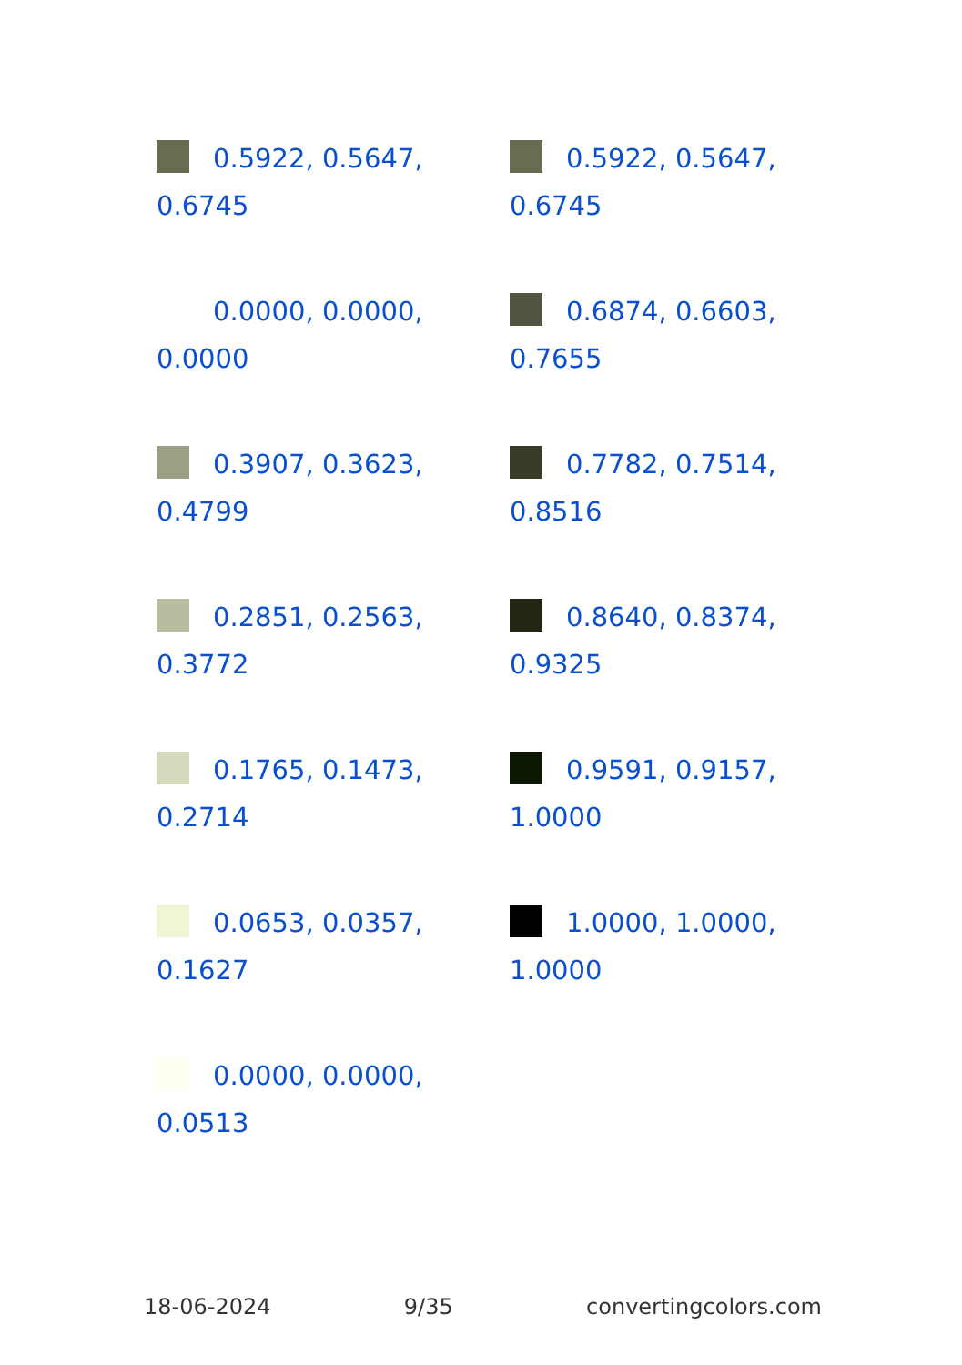0.5922, 0.5647, 0.6745
0.5922, 0.5647, 0.6745
0.0000, 0.0000, 0.0000
0.6874, 0.6603, 0.7655
0.3907, 0.3623, 0.4799
0.7782, 0.7514, 0.8516
0.2851, 0.2563, 0.3772
0.8640, 0.8374, 0.9325
0.1765, 0.1473, 0.2714
0.9591, 0.9157, 1.0000
0.0653, 0.0357, 0.1627
1.0000, 1.0000, 1.0000
0.0000, 0.0000, 0.0513
18-06-2024 9/35 convertingcolors.com